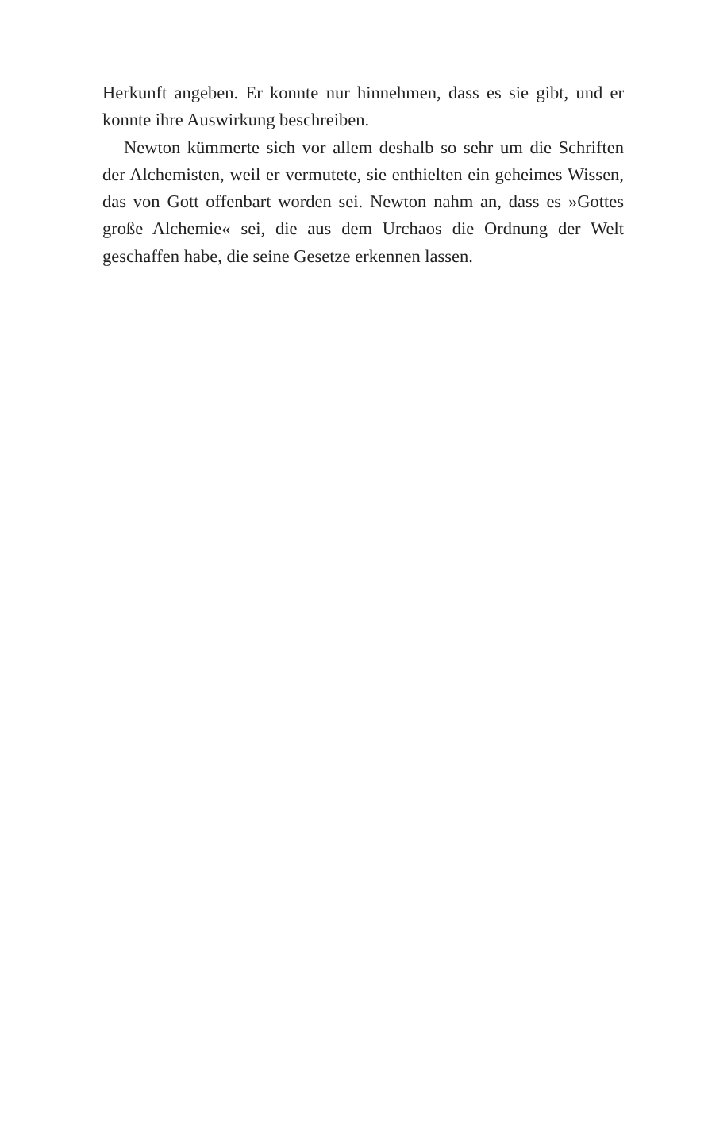Herkunft angeben. Er konnte nur hinnehmen, dass es sie gibt, und er konnte ihre Auswirkung beschreiben.
Newton kümmerte sich vor allem deshalb so sehr um die Schriften der Alchemisten, weil er vermutete, sie enthielten ein geheimes Wissen, das von Gott offenbart worden sei. Newton nahm an, dass es »Gottes große Alchemie« sei, die aus dem Ur­chaos die Ordnung der Welt geschaffen habe, die seine Gesetze erkennen lassen.